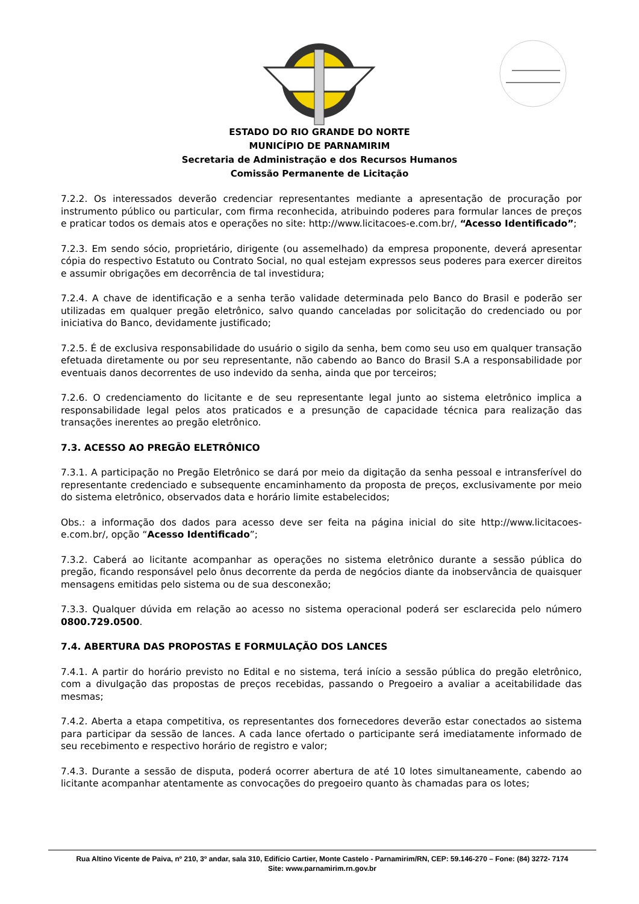ESTADO DO RIO GRANDE DO NORTE
MUNICÍPIO DE PARNAMIRIM
Secretaria de Administração e dos Recursos Humanos
Comissão Permanente de Licitação
7.2.2. Os interessados deverão credenciar representantes mediante a apresentação de procuração por instrumento público ou particular, com firma reconhecida, atribuindo poderes para formular lances de preços e praticar todos os demais atos e operações no site: http://www.licitacoes-e.com.br/, “Acesso Identificado”;
7.2.3. Em sendo sócio, proprietário, dirigente (ou assemelhado) da empresa proponente, deverá apresentar cópia do respectivo Estatuto ou Contrato Social, no qual estejam expressos seus poderes para exercer direitos e assumir obrigações em decorrência de tal investidura;
7.2.4. A chave de identificação e a senha terão validade determinada pelo Banco do Brasil e poderão ser utilizadas em qualquer pregão eletrônico, salvo quando canceladas por solicitação do credenciado ou por iniciativa do Banco, devidamente justificado;
7.2.5. É de exclusiva responsabilidade do usuário o sigilo da senha, bem como seu uso em qualquer transação efetuada diretamente ou por seu representante, não cabendo ao Banco do Brasil S.A a responsabilidade por eventuais danos decorrentes de uso indevido da senha, ainda que por terceiros;
7.2.6. O credenciamento do licitante e de seu representante legal junto ao sistema eletrônico implica a responsabilidade legal pelos atos praticados e a presunção de capacidade técnica para realização das transações inerentes ao pregão eletrônico.
7.3. ACESSO AO PREGÃO ELETRÔNICO
7.3.1. A participação no Pregão Eletrônico se dará por meio da digitação da senha pessoal e intransferível do representante credenciado e subsequente encaminhamento da proposta de preços, exclusivamente por meio do sistema eletrônico, observados data e horário limite estabelecidos;
Obs.: a informação dos dados para acesso deve ser feita na página inicial do site http://www.licitacoes-e.com.br/, opção “Acesso Identificado”;
7.3.2. Caberá ao licitante acompanhar as operações no sistema eletrônico durante a sessão pública do pregão, ficando responsável pelo ônus decorrente da perda de negócios diante da inobservância de quaisquer mensagens emitidas pelo sistema ou de sua desconexão;
7.3.3. Qualquer dúvida em relação ao acesso no sistema operacional poderá ser esclarecida pelo número 0800.729.0500.
7.4. ABERTURA DAS PROPOSTAS E FORMULAÇÃO DOS LANCES
7.4.1. A partir do horário previsto no Edital e no sistema, terá início a sessão pública do pregão eletrônico, com a divulgação das propostas de preços recebidas, passando o Pregoeiro a avaliar a aceitabilidade das mesmas;
7.4.2. Aberta a etapa competitiva, os representantes dos fornecedores deverão estar conectados ao sistema para participar da sessão de lances. A cada lance ofertado o participante será imediatamente informado de seu recebimento e respectivo horário de registro e valor;
7.4.3. Durante a sessão de disputa, poderá ocorrer abertura de até 10 lotes simultaneamente, cabendo ao licitante acompanhar atentamente as convocações do pregoeiro quanto às chamadas para os lotes;
Rua Altino Vicente de Paiva, nº 210, 3º andar, sala 310, Edifício Cartier, Monte Castelo - Parnamirim/RN, CEP: 59.146-270 – Fone: (84) 3272- 7174
Site: www.parnamirim.rn.gov.br